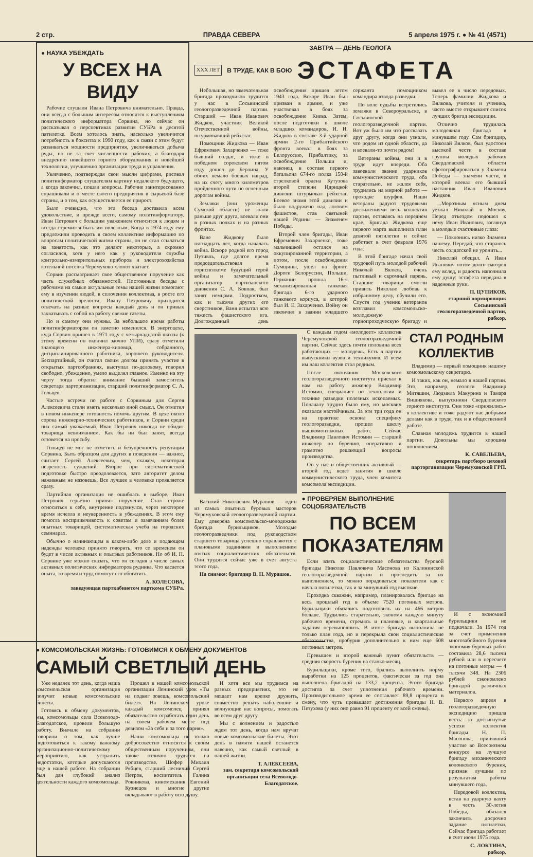2 стр. ПРАВДА СЕВЕРА 5 апреля 1975 г. ● № 41 (4571)
● НАУКА УБЕЖДАТЬ
У ВСЕХ НА ВИДУ
Рабочие слушали Ивана Петровича внимательно. Правда, они всегда с большим интересом относятся к выступлениям политического информатора Сорвина, но сейчас он рассказывал о перспективах развития СУБРа в десятой пятилетке. Всем хотелось знать, насколько увеличится потребность в бокситах к 1990 году, как в связи с этим будут развиваться мощности предприятия, увеличиваться добыча руды, но не за счет численности рабочих, а благодаря внедрению новейшего горного оборудования и новейшей технологии, улучшению организации труда и управления.
Увлеченно, подтверждая свои мысли цифрами, рисовал политинформатор слушателям картину недалекого будущего, а когда закончил, пошли вопросы. Рабочие заинтересованно спрашивали и о месте своего предприятия в сырьевой базе страны, и о том, как осуществляется ее прирост.
Было очевидно, что эта беседа доставила всем удовольствие, и прежде всего, самому политинформатору. Иван Петрович с большим уважением относится к людям и всегда стремится быть им полезным. Когда в 1974 году ему предложили проводить в своем коллективе информацию по вопросам политической жизни страны, он не стал ссылаться на занятость, как это делают некоторые, а скромно согласился, хотя у него как у руководителя службы контрольно-измерительных приборов и электрохозяйства котельной поселка Черемухово хлопот хватает.
Сорвин рассматривает свое общественное поручение как часть служебных обязанностей. Постоянные беседы с рабочими на самые актуальные темы нашей жизни помогают ему в изучении людей, в сплочении коллектива, в росте его политической зрелости. Ивану Петровичу приходится отвечать на разные вопросы каждый день и он привык захватывать с собой на работу свежие газеты.
Но и самому они нужны. За небольшое время работы политинформатором он заметно изменился. В энергоцехе, куда Сорвин пришел в 1971 году с четырнадцатой шахты (к этому времени он окончил заочно УПИ), сразу отметили знающего инженера-киповца, собранного, дисциплинированного работника, хорошего руководителя. Беспартийный, он считал своим долгом принять участие в открытых партсобраниях, выступал по-деловому, говорил свободно, убежденно, умело выделял главное. Именно на эту черту тогда обратил внимание бывший заместитель секретаря парторганизации, старший политинформатор С. А. Гольцев.
Частые встречи по работе с Сорвиным для Сергея Алексеевича стали иметь несколько иной смысл. Он отметил в новом инженере готовность помочь другим. В цехе около сорока инженерно-технических работников, и Сорвин среди них самый уважаемый. Иван Петрович никогда не обидит товарища невниманием. Как бы ни был занят, всегда отзовется на просьбу.
Гольцев не мог не отметить и безупречность репутации Сорвина. Быть образцом для других в поведении — важнее, считает Сергей Алексеевич, чем, скажем, некоторая незрелость суждений. Второе при систематической подготовке быстро преодолевается, зато авторитет делом наживным не назовешь. Все лучшее в человеке проявляется сразу.
Партийная организация не ошиблась в выборе. Иван Петрович серьезно принял поручение. Стал строже относиться к себе, внутренне подтянулся, через некоторое время исчезла и неуверенность в убеждениях. В этом ему помогла восприимчивость к советам и замечаниям более опытных товарищей, систематическая учеба на городских семинарах.
Обычно о начинающем в каком-либо деле и подающем надежды человеке принято говорить, что со временем он будет в числе активных и опытных работников. Но об И. П. Сорвине уже можно сказать, что он сегодня в числе самых активных политических информаторов рудника. Что касается опыта, то время и труд помогут его обогатить.
А. КОЛЕСОВА,
заведующая парткабинетом парткома СУБРа.
ЗАВТРА — ДЕНЬ ГЕОЛОГА
XXX ЛЕТ В ТРУДЕ, КАК В БОЮ
ЭСТАФЕТА
Небольшая, но замечательная бригада проходчиков трудится у нас в Сосьвинской геологоразведочной партии. Старший — Иван Иванович Жидков, участник Великой Отечественной войны, штурмовавший рейхстаг.
Помощник Жидкова — Иван Ефремович Захарченко — тоже бывший солдат, и тоже в победном сороковом пятом году дошел до Берлина. У обоих немало боевых наград, на их счету много километров пройденного пути по огненным дорогам войны.
Земляки (они уроженцы Сумской области) не знали раньше друг друга, воевали они в разных полках и на разных фронтах.
Ване Жидкову было пятнадцать лет, когда началась война. Вскоре родной его город Путивль, где долгое время председательствовал в горисполкоме будущий герой войны и замечательный организатор партизанского движения С. А. Ковпак, был занят немцами. Подростком, как и тысячи других его сверстников, Ваня испытал всю тяжесть фашистского ига. Долгожданный день освобождения пришел летом 1943 года. Вскоре Иван был призван в армию, и уже участвовал в боях за освобождение Киева. Затем, после подготовки в школе младших командиров, И. И. Жидков в составе 3-й ударной армии 2-го Прибалтийского фронта воевал в боях за Белоруссию, Прибалтику, за освобождение Польши и, наконец, в составе первого батальона 674-го полка 150-й стрелковой ордена Кутузова второй степени Идрицкой дивизии штурмовал рейхстаг. Боевое знамя этой дивизии и было водружено над логовом фашистов, став святыней нашей Родины — Знаменем Победы.
Второй член бригады, Иван Ефремович Захарченко, тоже мальчишкой остался на оккупированной территории, а потом, после освобождения Сумщины, ушел на фронт. Дороги Белоруссии, Польши, Германии прошла 16-я механизированная танковая бригада 6-го ударного танкового корпуса, в которой был И. Е. Захарченко. Войну он закончил в звании младшего сержанта помощником командира взвода разведки.
По воле судьбы встретились земляки в Североуральске, в Сосьвинской геологоразведочной партии. Вот уж было им что рассказать друг другу, когда они узнали, что родом из одной области, да и воевали-то почти рядом!
Ветераны войны, они и в труде идут впереди. Оба завоевали звание ударников коммунистического труда, оба старательно, не жалея себя, трудились на мирной работе — проходке шурфов. Наши ветераны радуют трудовыми достижениями весь коллектив партии, оставаясь на переднем крае. Бригада Жидкова еще первого марта выполнила план девятой пятилетки и сейчас работает в счет февраля 1976 года.
В этой бригаде начал свой трудовой путь молодой рабочий Николай Вялков, очень пытливый и скромный парень. Старшие товарищи смогли привить Николаю любовь к избранному делу, обучили его. Спустя год ученик ветеранов возглавил комсомольско-молодежную горнопроходческую бригаду и вывел ее в число передовых. Теперь фамилии Жидкова и Вялкова, учителя и ученика, часто вместе открывают список лучших бригад экспедиции.
Отлично трудилась молодежная бригада в минувшем году. Сам бригадир, Николай Вялков, был удостоен высокой чести в составе группы молодых рабочих Свердловской области сфотографироваться у Знамени Победы — знамени части, в которой воевал его бывший наставник Иван Иванович Жидков.
...Морозным ясным днем уезжал Николай в Москву. Перед отъездом подошел к нему Иван Иванович, заглянул в молодые счастливые глаза:
— Поклонись низко Знамени нашему. Передай, что стараюсь честь солдатской не уронить...
Николай обещал. А Иван Иванович потом долго смотрел ему вслед, и радость наполнила ему душу: эстафета передана в надежные руки.
П. ЦУПИКОВ,
старший нормировщик Сосьвинской геологоразведочной партии, рабкор.
Василий Николаевич Мурашов — один из самых опытных буровых мастеров Черемуховской геологоразведочной партии. Ему доверена комсомольско-молодежная бригада бурильщиков. Молодые геологоразведчики под руководством старшего товарища успешно справляются с плановыми заданиями и выполнением взятых социалистических обязательств. Они трудятся сейчас уже в счет августа этого года.
На снимке: бригадир В. Н. Мурашов.
С каждым годом «молодеет» коллектив Черемуховской геологоразведочной партии. Сейчас здесь почти половина всех работающих — молодежь. Есть в партии выпускники вузов и техникумов. И всем им наш коллектив стал родным.
После окончания Московского геологоразведочного института приехал к нам на работу инженер Владимир Истомин, специалист по технологии и технике разведки полезных ископаемых. Поначалу трудно было ему, но москвич оказался настойчивым. За эти три года он на практике освоил специфику геологоразведки, прошел школу вышкомонтажных работ. Сейчас Владимир Павлович Истомин — старший инженер по бурению, оперативно и грамотно решающий вопросы производства.
Он у нас и общественник активный — второй год ведет занятия в школе коммунистического труда, член комитета комсомола экспедиции.
СТАЛ РОДНЫМ КОЛЛЕКТИВ
Владимир — первый помощник нашему комсомольскому секретарю.
И таких, как он, немало в нашей партии. Это, например, геологи Владимир Митяшин, Людмила Макурина и Тамара Вишнякова, выпускники Свердловского горного института. Они тоже «прижились» в коллективе и тоже радуют нас добрыми делами как в труде, так и в общественной работе.
Славная молодежь трудится в нашей партии. Довольны мы хорошим пополнением.
К. САВЕЛЬЕВА,
секретарь партбюро цеховой парторганизации Черемуховской ГРП.
● ПРОВЕРЯЕМ ВЫПОЛНЕНИЕ СОЦОБЯЗАТЕЛЬСТВ
ПО ВСЕМ ПОКАЗАТЕЛЯМ
Если взять социалистические обязательства буровой бригады Николая Павловича Масонова из Калининской геологоразведочной партии и проследить за их выполнением, то можно порадоваться: показатели как с начала пятилетки, так и за минувший год высокие.
Проходка скважин, например, планировалась бригаде на весь прошлый год в объеме 7520 погонных метров. Бурильщики обязались подготовить их на 466 метров больше. Трудились старательно, экономя каждую минуту рабочего времени, стремясь и плановые, и квартальные задания перевыполнить. В итоге бригада выполнила не только план года, но и перекрыла свои социалистические обязательства, пробурив дополнительно к ним еще 608 погонных метров.
Превышен и второй важный пункт обязательств — средняя скорость бурения на станко-месяц.
Бурильщики, кроме того, брались выполнить норму выработки на 125 процентов, фактически за год она выполнена бригадой на 133,7 процента. Этого бригада достигла за счет уплотнения рабочего времени. Производительное время ее составляет 89,8 процента в смену, что чуть превышает достижения бригады Н. В. Петухова (у них оно равно 91 проценту от всей смены).
И с экономией бурильщики не подкачали. За 1974 год за счет применения многозабойного бурения экономия буровых работ составила 28,6 тысячи рублей или в пересчете на погонные метры — 4 тысячи 348. На 2306 рублей сэкономлено бригадой различных материалов.
Первого апреля в геологоразведочную экспедицию пришла весть: за достигнутые успехи коллектив бригады Н. П. Масонова, принявший участие во Всесоюзном конкурсе на лучшую бригаду механического колонкового бурения, признан лучшим по результатам работы минувшего года.
Передовой коллектив, встав на ударную вахту в честь 30-летия Победы, обязался закончить досрочно задание пятилетки. Сейчас бригада работает в счет июля 1975 года.
С. ЛОКТИНА,
рабкор.
● КОМСОМОЛЬСКАЯ ЖИЗНЬ: ГОТОВИМСЯ К ОБМЕНУ ДОКУМЕНТОВ
САМЫЙ СВЕТЛЫЙ ДЕНЬ
Уже недалек тот день, когда наша комсомольская организация получит новые комсомольские билеты.
Готовясь к обмену документов, мы, комсомольцы села Всеволодо-Благодатское, провели большую работу. Вначале на собрании говорили о том, как лучше подготовиться к такому важному организационно-политическому мероприятию, как устранить недостатки, которые допускаются еще в нашей работе. На собрании был дан глубокий анализ деятельности каждого комсомольца.
Прошел в нашей комсомольской организации Ленинский урок «Ты на подвиг зовешь, комсомольский билет». На Ленинском уроке каждый комсомолец принял обязательство отработать один день на своем рабочем месте под девизом «За себя и за того парня».
Наши комсомольцы не только добросовестно относятся к своим общественным поручениям, они также отлично трудятся на производстве. Шофер Михаил Рябцев, старший лесничий Сергей Петров, воспитатель Галина Ровникова, киномеханик Евгений Кузнецов и многие другие вкладывают в работу всю душу.
И хотя все мы трудимся на разных предприятиях, это не мешает нам крепко дружить, совместно решать наболевшие и волнующие нас вопросы, помогать во всем друг другу.
Мы с волнением и радостью ждем тот день, когда нам вручат новые комсомольские билеты. Этот день в памяти нашей останется навечно, как самый светлый в нашей жизни.
Т. АЛЕКСЕЕВА,
зам. секретаря комсомольской организации села Всеволодо-Благодатское.